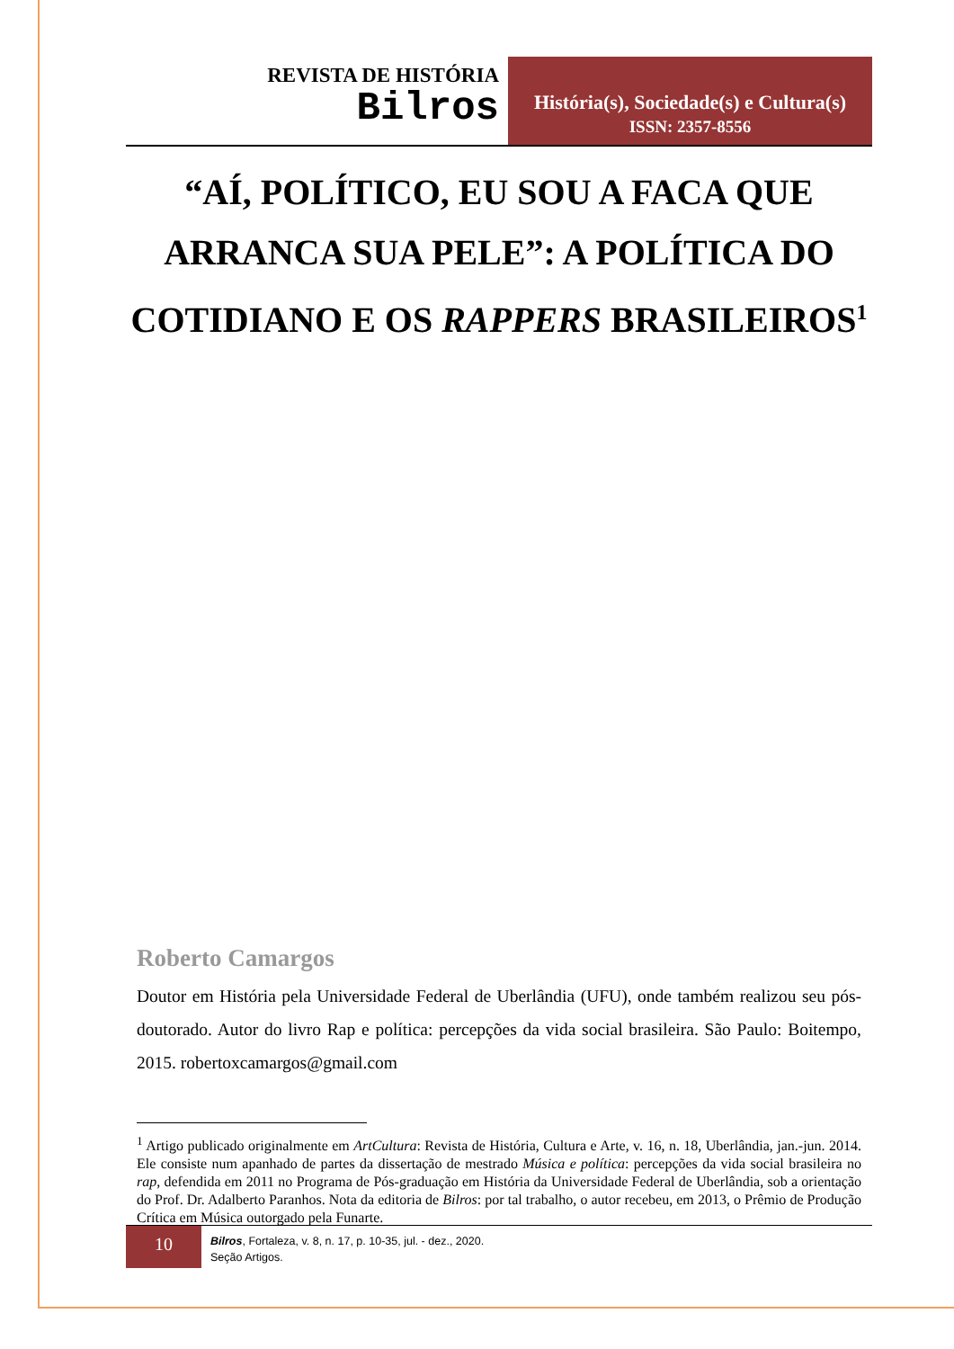REVISTA DE HISTÓRIA
Bilros
História(s), Sociedade(s) e Cultura(s)
ISSN: 2357-8556
“AÍ, POLÍTICO, EU SOU A FACA QUE ARRANCA SUA PELE”: A POLÍTICA DO COTIDIANO E OS RAPPERS BRASILEIROS<sup>1</sup>
Roberto Camargos
Doutor em História pela Universidade Federal de Uberlândia (UFU), onde também realizou seu pós-doutorado. Autor do livro Rap e política: percepções da vida social brasileira. São Paulo: Boitempo, 2015. robertoxcamargos@gmail.com
<sup>1</sup> Artigo publicado originalmente em ArtCultura: Revista de História, Cultura e Arte, v. 16, n. 18, Uberlândia, jan.-jun. 2014. Ele consiste num apanhado de partes da dissertação de mestrado Música e política: percepções da vida social brasileira no rap, defendida em 2011 no Programa de Pós-graduação em História da Universidade Federal de Uberlândia, sob a orientação do Prof. Dr. Adalberto Paranhos. Nota da editoria de Bilros: por tal trabalho, o autor recebeu, em 2013, o Prêmio de Produção Crítica em Música outorgado pela Funarte.
10
Bilros, Fortaleza, v. 8, n. 17, p. 10-35, jul. - dez., 2020.
Seção Artigos.